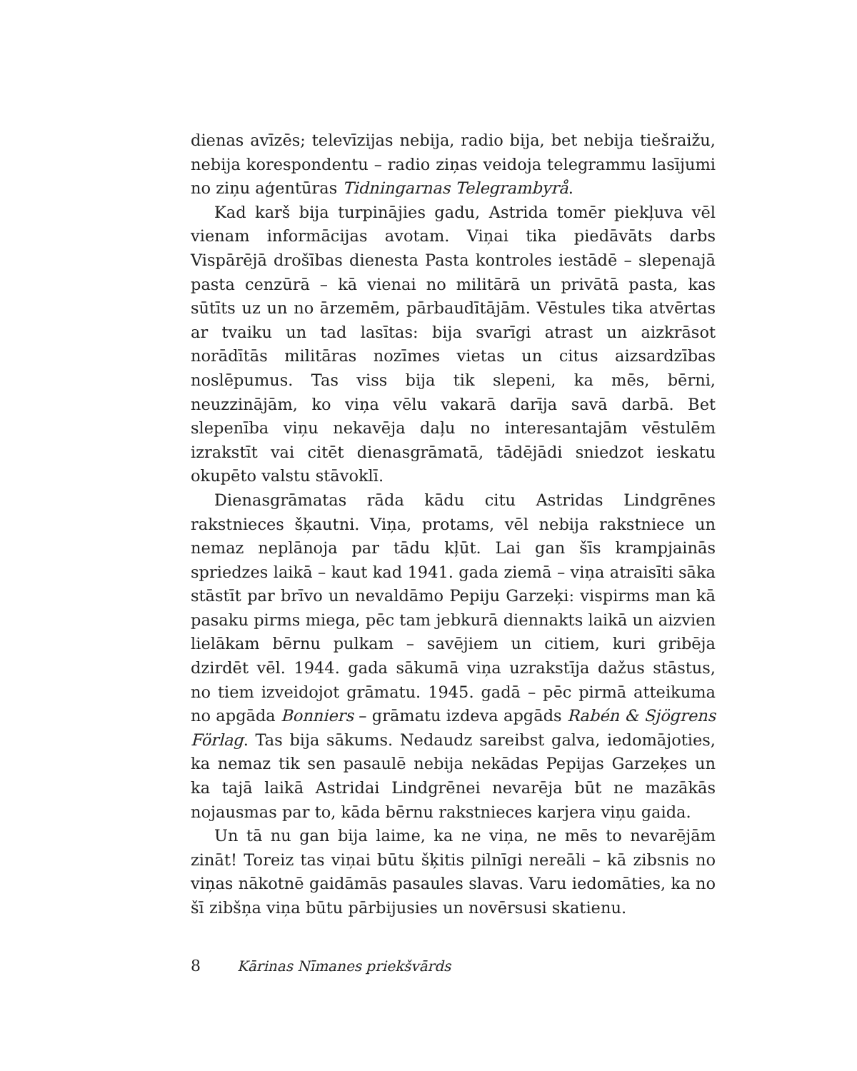dienas avīzēs; televīzijas nebija, radio bija, bet nebija tiešraižu, nebija korespondentu – radio ziņas veidoja telegrammu lasījumi no ziņu aģentūras Tidningarnas Telegrambyrå.
Kad karš bija turpinājies gadu, Astrida tomēr piekļuva vēl vienam informācijas avotam. Viņai tika piedāvāts darbs Vispārējā drošības dienesta Pasta kontroles iestādē – slepenajā pasta cenzūrā – kā vienai no militārā un privātā pasta, kas sūtīts uz un no ārzemēm, pārbaudītājām. Vēstules tika atvērtas ar tvaiku un tad lasītas: bija svarīgi atrast un aizkrāsot norādītās militāras nozīmes vietas un citus aizsardzības noslēpumus. Tas viss bija tik slepeni, ka mēs, bērni, neuzzinājām, ko viņa vēlu vakarā darīja savā darbā. Bet slepenība viņu nekavēja daļu no interesantajām vēstulēm izrakstīt vai citēt dienasgrāmatā, tādējādi sniedzot ieskatu okupēto valstu stāvoklī.
Dienasgrāmatas rāda kādu citu Astridas Lindgrēnes rakstnieces šķautni. Viņa, protams, vēl nebija rakstniece un nemaz neplānoja par tādu kļūt. Lai gan šīs krampjainās spriedzes laikā – kaut kad 1941. gada ziemā – viņa atraisīti sāka stāstīt par brīvo un nevaldāmo Pepiju Garzeķi: vispirms man kā pasaku pirms miega, pēc tam jebkurā diennakts laikā un aizvien lielākam bērnu pulkam – savējiem un citiem, kuri gribēja dzirdēt vēl. 1944. gada sākumā viņa uzrakstīja dažus stāstus, no tiem izveidojot grāmatu. 1945. gadā – pēc pirmā atteikuma no apgāda Bonniers – grāmatu izdeva apgāds Rabén & Sjögrens Förlag. Tas bija sākums. Nedaudz sareibst galva, iedomājoties, ka nemaz tik sen pasaulē nebija nekādas Pepijas Garzeķes un ka tajā laikā Astridai Lindgrēnei nevarēja būt ne mazākās nojausmas par to, kāda bērnu rakstnieces karjera viņu gaida.
Un tā nu gan bija laime, ka ne viņa, ne mēs to nevarējām zināt! Toreiz tas viņai būtu šķitis pilnīgi nereāli – kā zibsnis no viņas nākotnē gaidāmās pasaules slavas. Varu iedomāties, ka no šī zibšņa viņa būtu pārbijusies un novērsusi skatienu.
8 Kārinas Nīmanes priekšvārds